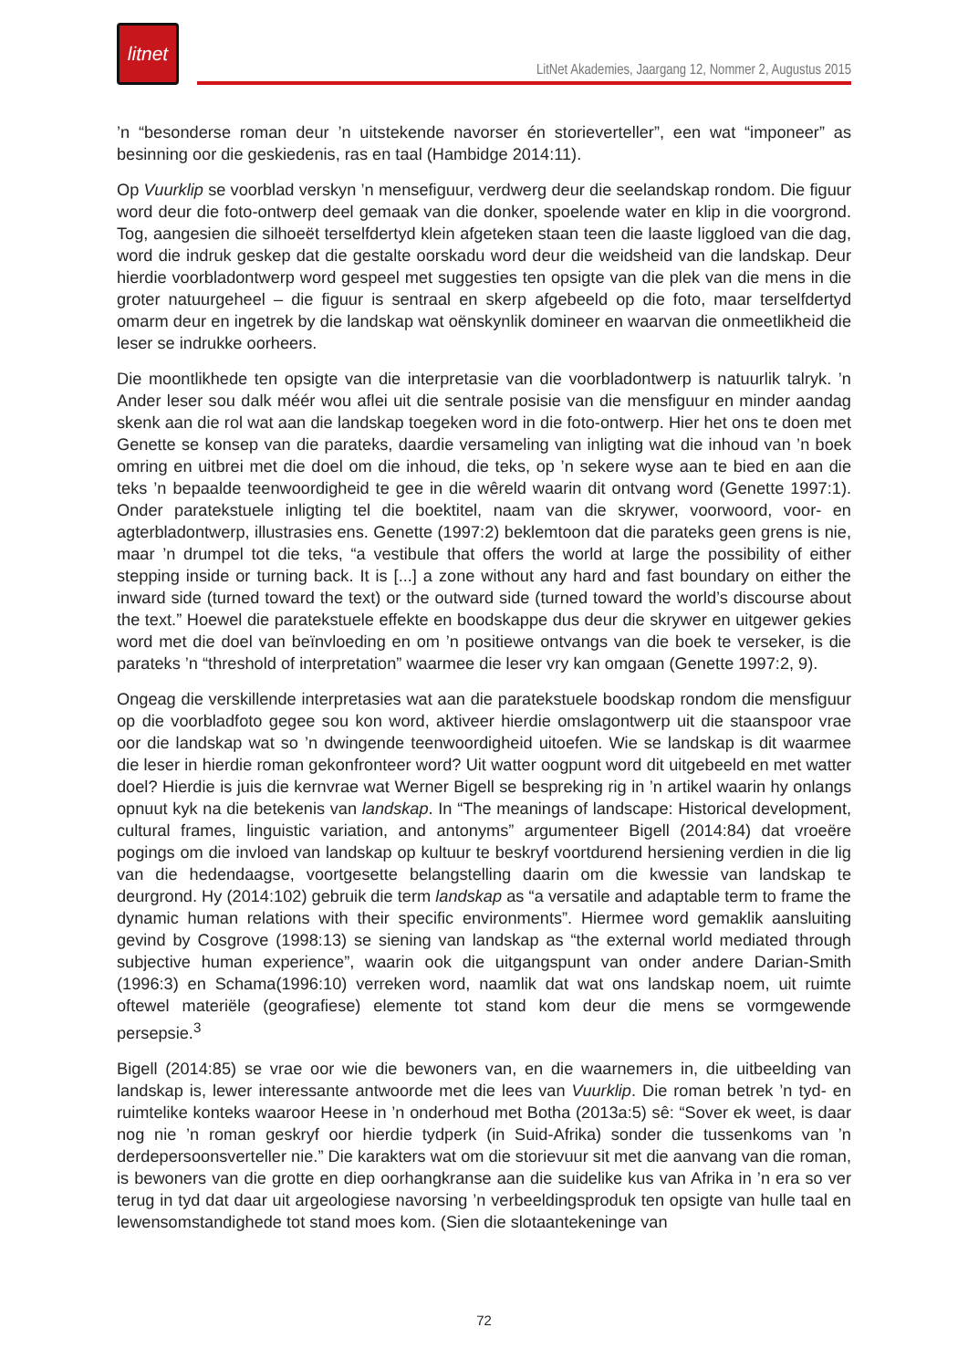litnet
LitNet Akademies, Jaargang 12, Nommer 2, Augustus 2015
’n “besonderse roman deur ’n uitstekende navorser én storieverteller”, een wat “imponeer” as besinning oor die geskiedenis, ras en taal (Hambidge 2014:11).
Op Vuurklip se voorblad verskyn ’n mensefiguur, verdwerg deur die seelandskap rondom. Die figuur word deur die foto-ontwerp deel gemaak van die donker, spoelende water en klip in die voorgrond. Tog, aangesien die silhoeët terselfdertyd klein afgeteken staan teen die laaste liggloed van die dag, word die indruk geskep dat die gestalte oorskadu word deur die weidsheid van die landskap. Deur hierdie voorbladontwerp word gespeel met suggesties ten opsigte van die plek van die mens in die groter natuurgeheel – die figuur is sentraal en skerp afgebeeld op die foto, maar terselfdertyd omarm deur en ingetrek by die landskap wat oënskynlik domineer en waarvan die onmeetlikheid die leser se indrukke oorheers.
Die moontlikhede ten opsigte van die interpretasie van die voorbladontwerp is natuurlik talryk. ’n Ander leser sou dalk méér wou aflei uit die sentrale posisie van die mensfiguur en minder aandag skenk aan die rol wat aan die landskap toegeken word in die foto-ontwerp. Hier het ons te doen met Genette se konsep van die parateks, daardie versameling van inligting wat die inhoud van ’n boek omring en uitbrei met die doel om die inhoud, die teks, op ’n sekere wyse aan te bied en aan die teks ’n bepaalde teenwoordigheid te gee in die wêreld waarin dit ontvang word (Genette 1997:1). Onder paratekstuele inligting tel die boektitel, naam van die skrywer, voorwoord, voor- en agterbladontwerp, illustrasies ens. Genette (1997:2) beklemtoon dat die parateks geen grens is nie, maar ’n drumpel tot die teks, “a vestibule that offers the world at large the possibility of either stepping inside or turning back. It is [...] a zone without any hard and fast boundary on either the inward side (turned toward the text) or the outward side (turned toward the world’s discourse about the text.” Hoewel die paratekstuele effekte en boodskappe dus deur die skrywer en uitgewer gekies word met die doel van beïnvloeding en om ’n positiewe ontvangs van die boek te verseker, is die parateks ’n “threshold of interpretation” waarmee die leser vry kan omgaan (Genette 1997:2, 9).
Ongeag die verskillende interpretasies wat aan die paratekstuele boodskap rondom die mensfiguur op die voorbladfoto gegee sou kon word, aktiveer hierdie omslagontwerp uit die staanspoor vrae oor die landskap wat so ’n dwingende teenwoordigheid uitoefen. Wie se landskap is dit waarmee die leser in hierdie roman gekonfronteer word? Uit watter oogpunt word dit uitgebeeld en met watter doel? Hierdie is juis die kernvrae wat Werner Bigell se bespreking rig in ’n artikel waarin hy onlangs opnuut kyk na die betekenis van landskap. In “The meanings of landscape: Historical development, cultural frames, linguistic variation, and antonyms” argumenteer Bigell (2014:84) dat vroeëre pogings om die invloed van landskap op kultuur te beskryf voortdurend hersiening verdien in die lig van die hedendaagse, voortgesette belangstelling daarin om die kwessie van landskap te deurgrond. Hy (2014:102) gebruik die term landskap as “a versatile and adaptable term to frame the dynamic human relations with their specific environments”. Hiermee word gemaklik aansluiting gevind by Cosgrove (1998:13) se siening van landskap as “the external world mediated through subjective human experience”, waarin ook die uitgangspunt van onder andere Darian-Smith (1996:3) en Schama(1996:10) verreken word, naamlik dat wat ons landskap noem, uit ruimte oftewel materiële (geografiese) elemente tot stand kom deur die mens se vormgewende persepsie.<sup>3</sup>
Bigell (2014:85) se vrae oor wie die bewoners van, en die waarnemers in, die uitbeelding van landskap is, lewer interessante antwoorde met die lees van Vuurklip. Die roman betrek ’n tyd- en ruimtelike konteks waaroor Heese in ’n onderhoud met Botha (2013a:5) sê: “Sover ek weet, is daar nog nie ’n roman geskryf oor hierdie tydperk (in Suid-Afrika) sonder die tussenkoms van ’n derdepersoonsverteller nie.” Die karakters wat om die storievuur sit met die aanvang van die roman, is bewoners van die grotte en diep oorhangkranse aan die suidelike kus van Afrika in ’n era so ver terug in tyd dat daar uit argeologiese navorsing ’n verbeeldingsproduk ten opsigte van hulle taal en lewensomstandighede tot stand moes kom. (Sien die slotaantekeninge van
72